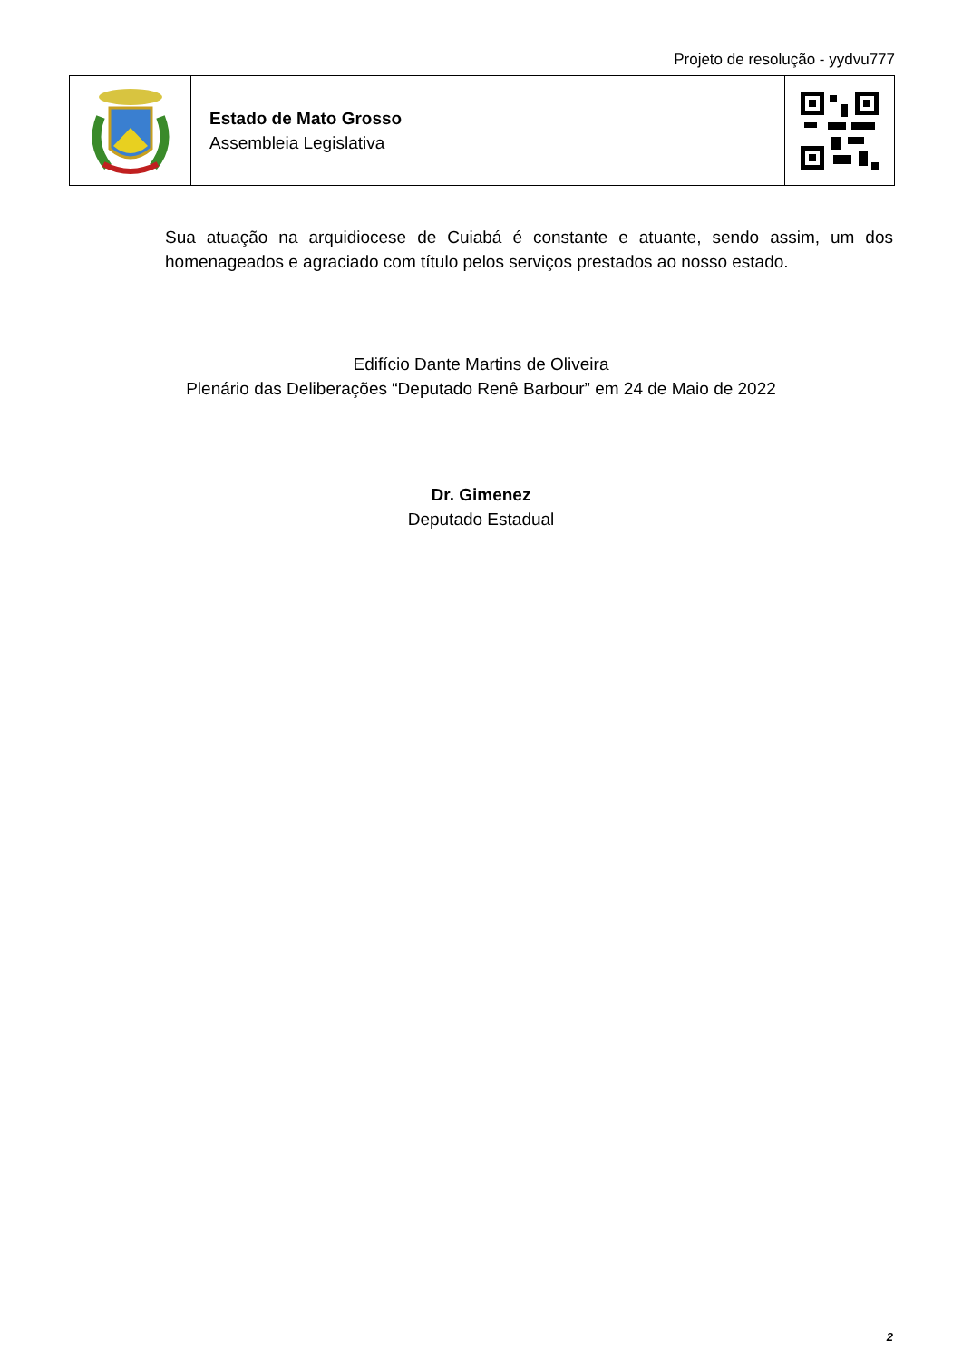Projeto de resolução - yydvu777
Estado de Mato Grosso
Assembleia Legislativa
Sua atuação na arquidiocese de Cuiabá é constante e atuante, sendo assim, um dos homenageados e agraciado com título pelos serviços prestados ao nosso estado.
Edifício Dante Martins de Oliveira
Plenário das Deliberações “Deputado Renê Barbour” em 24 de Maio de 2022
Dr. Gimenez
Deputado Estadual
2